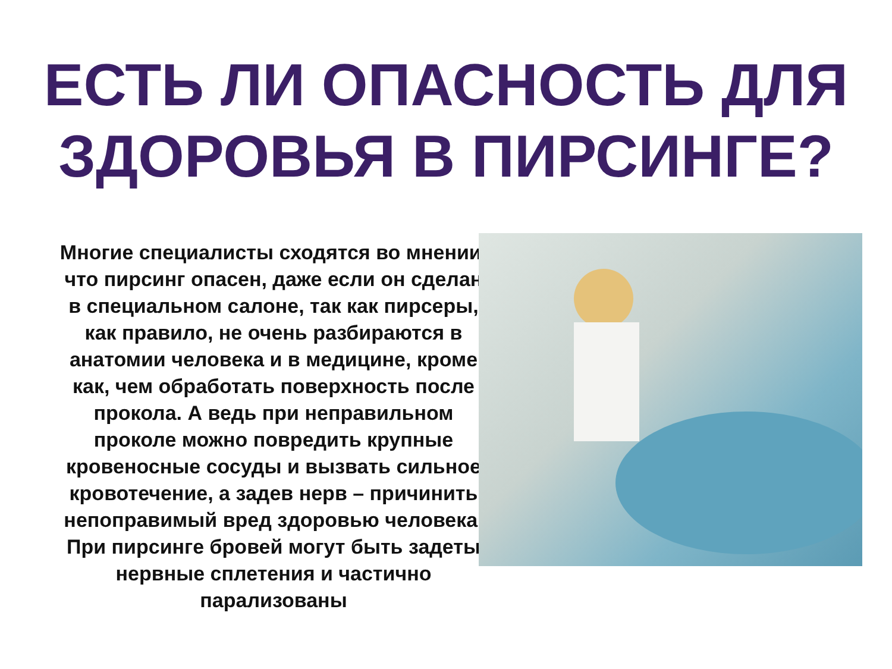ЕСТЬ ЛИ ОПАСНОСТЬ ДЛЯ ЗДОРОВЬЯ В ПИРСИНГЕ?
Многие специалисты сходятся во мнении, что пирсинг опасен, даже если он сделан в специальном салоне, так как пирсеры, как правило, не очень разбираются в анатомии человека и в медицине, кроме как, чем обработать поверхность после прокола. А ведь при неправильном проколе можно повредить крупные кровеносные сосуды и вызвать сильное кровотечение, а задев нерв – причинить непоправимый вред здоровью человека. При пирсинге бровей могут быть задеты нервные сплетения и частично парализованы